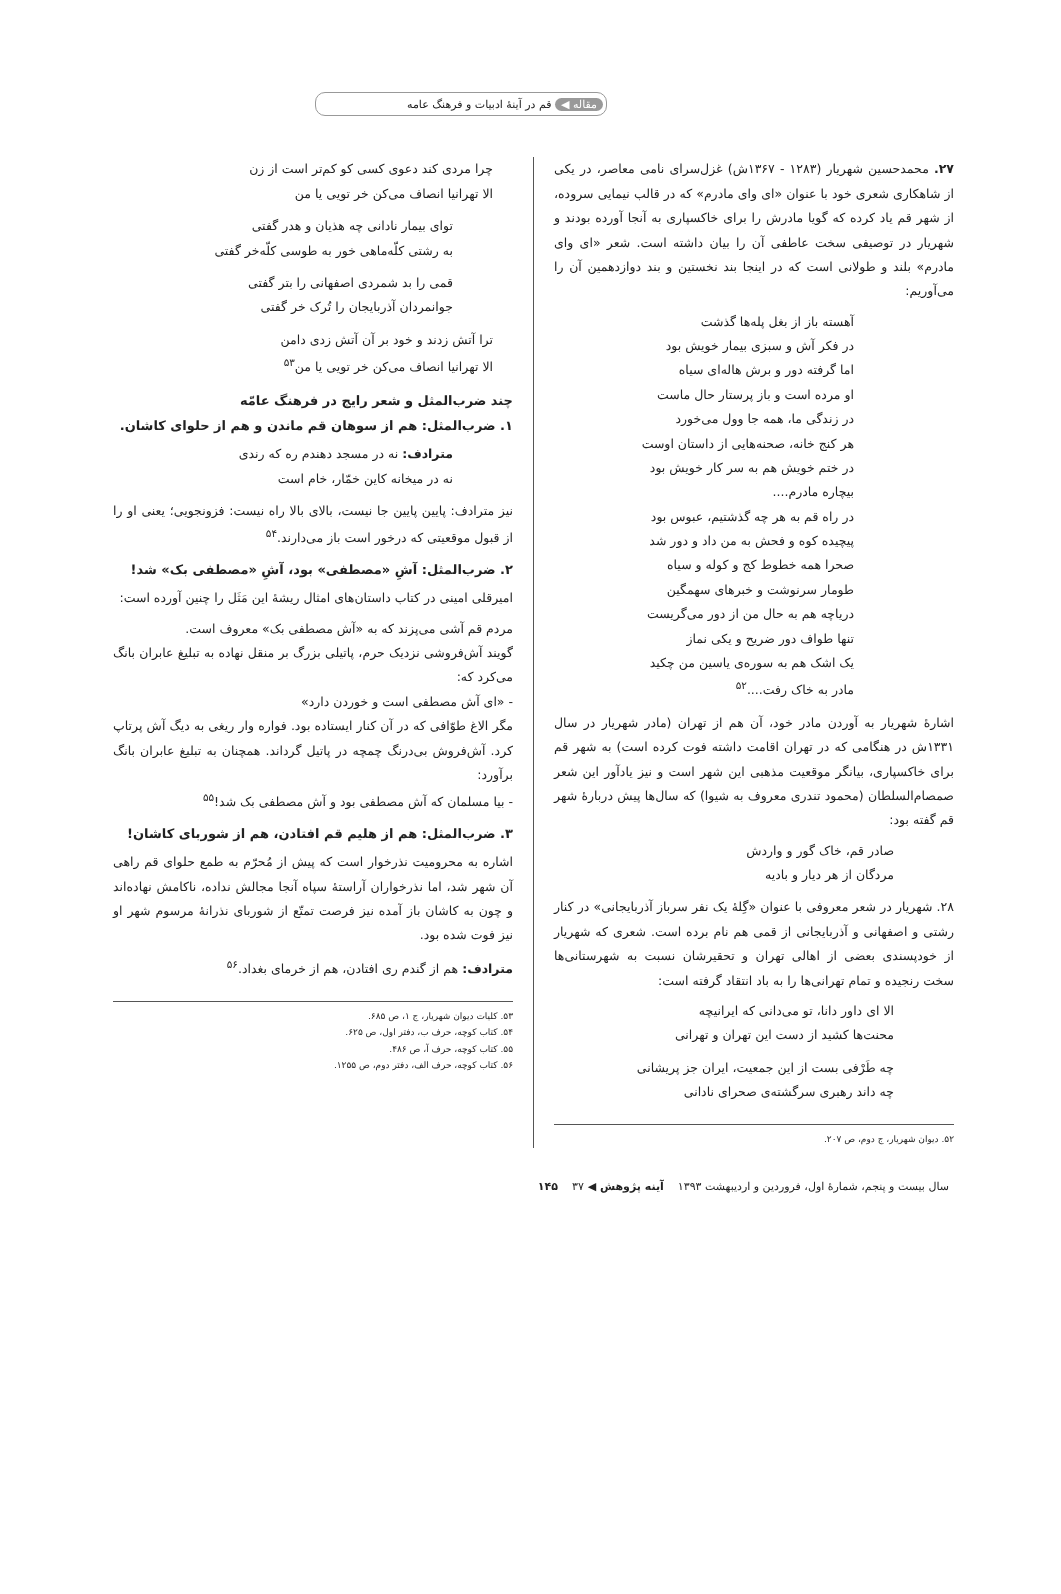مقاله ◀ قم در آینهٔ ادبیات و فرهنگ عامه
۲۷. محمدحسین شهریار (۱۲۸۳ - ۱۳۶۷ش) غزل‌سرای نامی معاصر، در یکی از شاهکاری شعری خود با عنوان «ای وای مادرم» که در قالب نیمایی سروده، از شهر قم یاد کرده که گویا مادرش را برای خاکسپاری به آنجا آورده بودند و شهریار در توصیفی سخت عاطفی آن را بیان داشته است. شعر «ای وای مادرم» بلند و طولانی است که در اینجا بند نخستین و بند دوازدهمین آن را می‌آوریم:
آهسته باز از بغل پله‌ها گذشت
در فکر آش و سبزی بیمار خویش بود
اما گرفته دور و برش هاله‌ای سیاه
او مرده است و باز پرستار حال ماست
در زندگی ما، همه جا وول می‌خورد
هر کنج خانه، صحنه‌هایی از داستان اوست
در ختم خویش هم به سر کار خویش بود
بیچاره مادرم....
در راه قم به هر چه گذشتیم، عبوس بود
پیچیده کوه و فحش به من داد و دور شد
صحرا همه خطوط کج و کوله و سیاه
طومار سرنوشت و خبرهای سهمگین
دریاچه هم به حال من از دور می‌گریست
تنها طواف دور ضریح و یکی نماز
یک اشک هم به سوره‌ی یاسین من چکید
مادر به خاک رفت....<sup>۵۲</sup>
اشارهٔ شهریار به آوردن مادر خود، آن هم از تهران (مادر شهریار در سال ۱۳۳۱ش در هنگامی که در تهران اقامت داشته فوت کرده است) به شهر قم برای خاکسپاری، بیانگر موقعیت مذهبی این شهر است و نیز یادآور این شعر صمصام‌السلطان (محمود تندری معروف به شیوا) که سال‌ها پیش دربارهٔ شهر قم گفته بود:
صادر قم، خاک گور و واردش
مردگان از هر دیار و بادیه
۲۸. شهریار در شعر معروفی با عنوان «گِلهٔ یک نفر سرباز آذربایجانی» در کنار رشتی و اصفهانی و آذربایجانی از قمی هم نام برده است. شعری که شهریار از خودپسندی بعضی از اهالی تهران و تحقیرشان نسبت به شهرستانی‌ها سخت رنجیده و تمام تهرانی‌ها را به باد انتقاد گرفته است:
الا ای داور دانا، تو می‌دانی که ایرانیچه
محنت‌ها کشید از دست این تهران و تهرانی
چه طَرْفی بست از این جمعیت، ایران جز پریشانی
چه داند رهبری سرگشته‌ی صحرای نادانی
۵۲. دیوان شهریار، ج دوم، ص ۲۰۷.
چرا مردی کند دعوی کسی کو کم‌تر است از زن
الا تهرانیا انصاف می‌کن خر تویی یا من
توای بیمار نادانی چه هذیان و هدر گفتی
به رشتی کلّه‌ماهی خور به طوسی کلّه‌خر گفتی
قمی را بد شمردی اصفهانی را بتر گفتی
جوانمردان آذربایجان را تُرک خر گفتی
ترا آتش زدند و خود بر آن آتش زدی دامن
الا تهرانیا انصاف می‌کن خر تویی یا من<sup>۵۳</sup>
چند ضرب‌المثل و شعر رایج در فرهنگ عامّه
۱. ضرب‌المثل: هم از سوهان قم ماندن و هم از حلوای کاشان.
مترادف: نه در مسجد دهندم ره که رندی
نه در میخانه کاین خمّار، خام است
نیز مترادف: پایین پایین جا نیست، بالای بالا راه نیست: فزونجویی؛ یعنی او را از قبول موقعیتی که درخور است باز می‌دارند.<sup>۵۴</sup>
۲. ضرب‌المثل: آشِ «مصطفی» بود، آشِ «مصطفی بک» شد!
امیرقلی امینی در کتاب داستان‌های امثال ریشهٔ این مَثَل را چنین آورده است:
مردم قم آشی می‌پزند که به «آش مصطفی بک» معروف است.
گویند آش‌فروشی نزدیک حرم، پاتیلی بزرگ بر منقل نهاده به تبلیغ عابران بانگ می‌کرد که:
- «ای آش مصطفی است و خوردن دارد»
مگر الاغ طوّافی که در آن کنار ایستاده بود. فواره وار ریغی به دیگ آش پرتاپ کرد. آش‌فروش بی‌درنگ چمچه در پاتیل گرداند. همچنان به تبلیغ عابران بانگ برآورد:
- بیا مسلمان که آش مصطفی بود و آش مصطفی بک شد!<sup>۵۵</sup>
۳. ضرب‌المثل: هم از هلیم قم افتادن، هم از شوربای کاشان!
اشاره به محرومیت نذرخوار است که پیش از مُحرّم به طمع حلوای قم راهی آن شهر شد، اما نذرخواران آراستهٔ سپاه آنجا مجالش نداده، ناکامش نهاده‌اند و چون به کاشان باز آمده نیز فرصت تمتّع از شوربای نذرانهٔ مرسوم شهر او نیز فوت شده بود.
مترادف: هم از گندم ری افتادن، هم از خرمای بغداد.<sup>۵۶</sup>
۵۳. کلیات دیوان شهریار، ج ۱، ص ۶۸۵.
۵۴. کتاب کوچه، حرف ب، دفتر اول، ص ۶۲۵.
۵۵. کتاب کوچه، حرف آ، ص ۴۸۶.
۵۶. کتاب کوچه، حرف الف، دفتر دوم، ص ۱۲۵۵.
سال بیست و پنجم، شمارهٔ اول، فروردین و اردیبهشت ۱۳۹۳ آینه پژوهش ◀ ۱۴۵ ۳۷